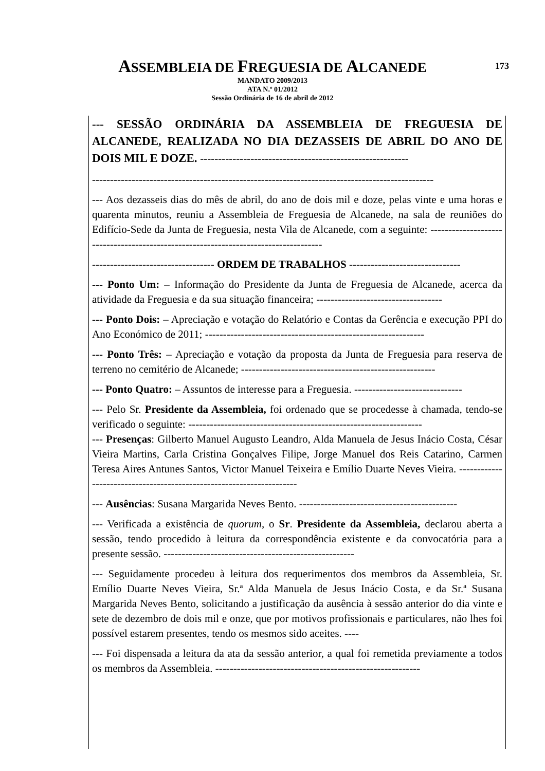ASSEMBLEIA DE FREGUESIA DE ALCANEDE 173
MANDATO 2009/2013
ATA N.º 01/2012
Sessão Ordinária de 16 de abril de 2012
--- SESSÃO ORDINÁRIA DA ASSEMBLEIA DE FREGUESIA DE ALCANEDE, REALIZADA NO DIA DEZASSEIS DE ABRIL DO ANO DE DOIS MIL E DOZE. ----------------------------------------------------------
-----------------------------------------------------------------------------------------------
--- Aos dezasseis dias do mês de abril, do ano de dois mil e doze, pelas vinte e uma horas e quarenta minutos, reuniu a Assembleia de Freguesia de Alcanede, na sala de reuniões do Edifício-Sede da Junta de Freguesia, nesta Vila de Alcanede, com a seguinte: ------------------------------------------------------------------------------------
---------------------------------- ORDEM DE TRABALHOS -------------------------------
--- Ponto Um: – Informação do Presidente da Junta de Freguesia de Alcanede, acerca da atividade da Freguesia e da sua situação financeira; -----------------------------------
--- Ponto Dois: – Apreciação e votação do Relatório e Contas da Gerência e execução PPI do Ano Económico de 2011; -------------------------------------------------------------
--- Ponto Três: – Apreciação e votação da proposta da Junta de Freguesia para reserva de terreno no cemitério de Alcanede; ------------------------------------------------------
--- Ponto Quatro: – Assuntos de interesse para a Freguesia. ------------------------------
--- Pelo Sr. Presidente da Assembleia, foi ordenado que se procedesse à chamada, tendo-se verificado o seguinte: -----------------------------------------------------------------
--- Presenças: Gilberto Manuel Augusto Leandro, Alda Manuela de Jesus Inácio Costa, César Vieira Martins, Carla Cristina Gonçalves Filipe, Jorge Manuel dos Reis Catarino, Carmen Teresa Aires Antunes Santos, Victor Manuel Teixeira e Emílio Duarte Neves Vieira. ---------------------------------------------------------------------
--- Ausências: Susana Margarida Neves Bento. --------------------------------------------
--- Verificada a existência de quorum, o Sr. Presidente da Assembleia, declarou aberta a sessão, tendo procedido à leitura da correspondência existente e da convocatória para a presente sessão. -----------------------------------------------------
--- Seguidamente procedeu à leitura dos requerimentos dos membros da Assembleia, Sr. Emílio Duarte Neves Vieira, Sr.ª Alda Manuela de Jesus Inácio Costa, e da Sr.ª Susana Margarida Neves Bento, solicitando a justificação da ausência à sessão anterior do dia vinte e sete de dezembro de dois mil e onze, que por motivos profissionais e particulares, não lhes foi possível estarem presentes, tendo os mesmos sido aceites. ----
--- Foi dispensada a leitura da ata da sessão anterior, a qual foi remetida previamente a todos os membros da Assembleia. ---------------------------------------------------------